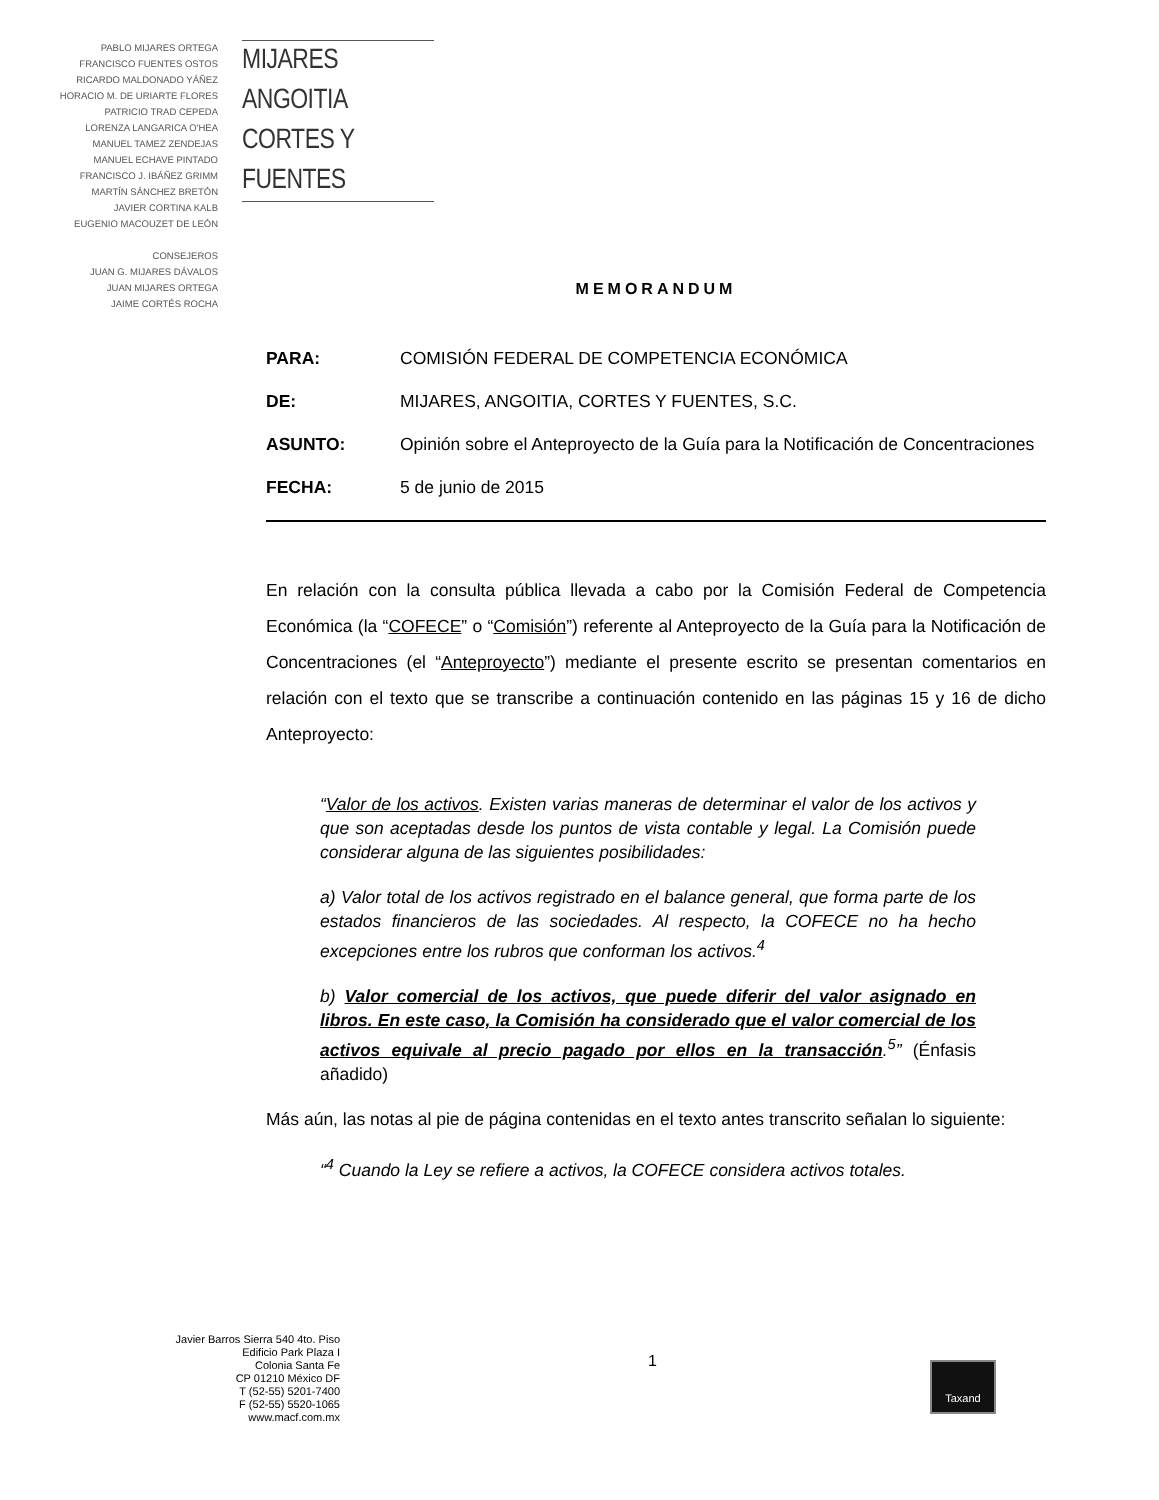PABLO MIJARES ORTEGA
FRANCISCO FUENTES OSTOS
RICARDO MALDONADO YÁÑEZ
HORACIO M. DE URIARTE FLORES
PATRICIO TRAD CEPEDA
LORENZA LANGARICA O'HEA
MANUEL TAMEZ ZENDEJAS
MANUEL ECHAVE PINTADO
FRANCISCO J. IBÁÑEZ GRIMM
MARTÍN SÁNCHEZ BRETÓN
JAVIER CORTINA KALB
EUGENIO MACOUZET DE LEÓN
CONSEJEROS
JUAN G. MIJARES DÁVALOS
JUAN MIJARES ORTEGA
JAIME CORTÉS ROCHA
MIJARES ANGOITIA
CORTES Y FUENTES
MEMORANDUM
PARA: COMISIÓN FEDERAL DE COMPETENCIA ECONÓMICA
DE: MIJARES, ANGOITIA, CORTES Y FUENTES, S.C.
ASUNTO: Opinión sobre el Anteproyecto de la Guía para la Notificación de Concentraciones
FECHA: 5 de junio de 2015
En relación con la consulta pública llevada a cabo por la Comisión Federal de Competencia Económica (la “COFECE” o “Comisión”) referente al Anteproyecto de la Guía para la Notificación de Concentraciones (el “Anteproyecto”) mediante el presente escrito se presentan comentarios en relación con el texto que se transcribe a continuación contenido en las páginas 15 y 16 de dicho Anteproyecto:
“Valor de los activos. Existen varias maneras de determinar el valor de los activos y que son aceptadas desde los puntos de vista contable y legal. La Comisión puede considerar alguna de las siguientes posibilidades:
a) Valor total de los activos registrado en el balance general, que forma parte de los estados financieros de las sociedades. Al respecto, la COFECE no ha hecho excepciones entre los rubros que conforman los activos.<sup>4</sup>
b) Valor comercial de los activos, que puede diferir del valor asignado en libros. En este caso, la Comisión ha considerado que el valor comercial de los activos equivale al precio pagado por ellos en la transacción.<sup>5</sup>” (Énfasis añadido)
Más aún, las notas al pie de página contenidas en el texto antes transcrito señalan lo siguiente:
“<sup>4</sup> Cuando la Ley se refiere a activos, la COFECE considera activos totales.
Javier Barros Sierra 540 4to. Piso
Edificio Park Plaza I
Colonia Santa Fe
CP 01210 México DF
T (52-55) 5201-7400
F (52-55) 5520-1065
www.macf.com.mx
1 Taxand